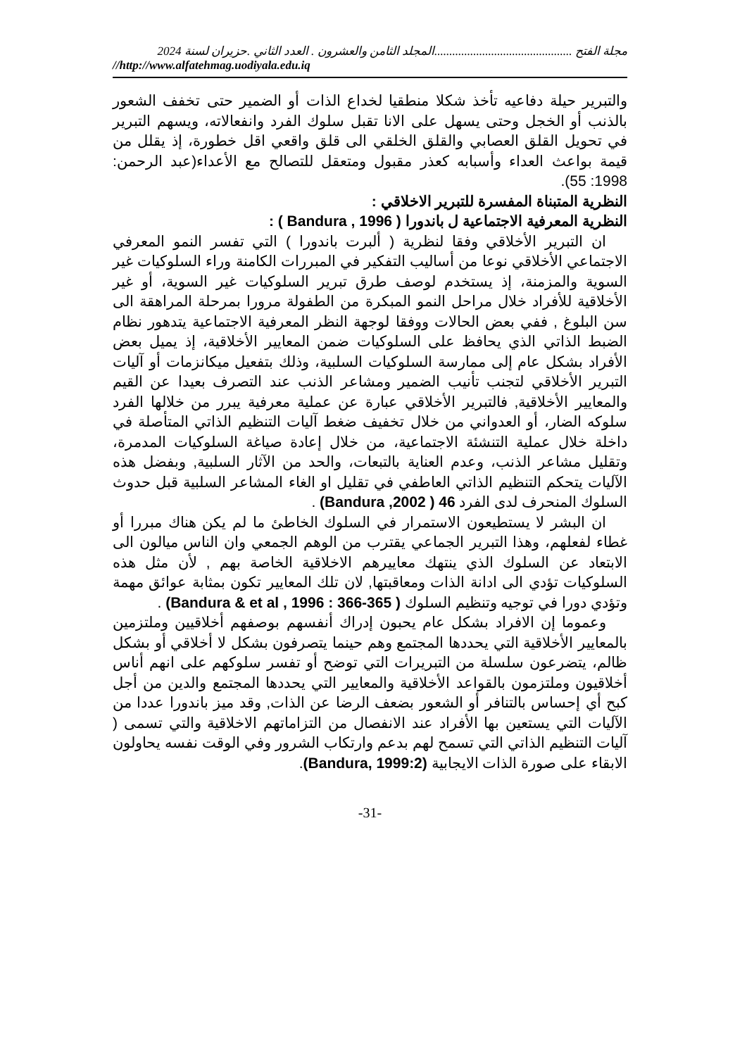مجلة الفتح ..............................................المجلد الثامن والعشرون . العدد الثاني .حزيران لسنة 2024
//http://www.alfatehmag.uodiyala.edu.iq
والتبرير حيلة دفاعيه تأخذ شكلا منطقيا لخداع الذات أو الضمير حتى تخفف الشعور بالذنب أو الخجل وحتى يسهل على الانا تقبل سلوك الفرد وانفعالاته، ويسهم التبرير في تحويل القلق العصابي والقلق الخلقي الى قلق واقعي اقل خطورة، إذ يقلل من قيمة بواعث العداء وأسبابه كعذر مقبول ومتعقل للتصالح مع الأعداء(عبد الرحمن: 1998: 55).
النظرية المتبناة المفسرة للتبرير الاخلاقي :
النظرية المعرفية الاجتماعية ل باندورا ( Bandura , 1996 ) :
ان التبرير الأخلاقي وفقا لنظرية ( ألبرت باندورا ) التي تفسر النمو المعرفي الاجتماعي الأخلاقي نوعا من أساليب التفكير في المبررات الكامنة وراء السلوكيات غير السوية والمزمنة، إذ يستخدم لوصف طرق تبرير السلوكيات غير السوية، أو غير الأخلاقية للأفراد خلال مراحل النمو المبكرة من الطفولة مرورا بمرحلة المراهقة الى سن البلوغ , ففي بعض الحالات ووفقا لوجهة النظر المعرفية الاجتماعية يتدهور نظام الضبط الذاتي الذي يحافظ على السلوكيات ضمن المعايير الأخلاقية، إذ يميل بعض الأفراد بشكل عام إلى ممارسة السلوكيات السلبية، وذلك بتفعيل ميكانزمات أو آليات التبرير الأخلاقي لتجنب تأنيب الضمير ومشاعر الذنب عند التصرف بعيدا عن القيم والمعايير الأخلاقية, فالتبرير الأخلاقي عبارة عن عملية معرفية يبرر من خلالها الفرد سلوكه الضار، أو العدواني من خلال تخفيف ضغط آليات التنظيم الذاتي المتأصلة في داخلة خلال عملية التنشئة الاجتماعية، من خلال إعادة صياغة السلوكيات المدمرة، وتقليل مشاعر الذنب، وعدم العناية بالتبعات، والحد من الآثار السلبية, وبفضل هذه الآليات يتحكم التنظيم الذاتي العاطفي في تقليل او الغاء المشاعر السلبية قبل حدوث السلوك المنحرف لدى الفرد 46 ( 2002, Bandura) .
ان البشر لا يستطيعون الاستمرار في السلوك الخاطئ ما لم يكن هناك مبررا أو غطاء لفعلهم، وهذا التبرير الجماعي يقترب من الوهم الجمعي وان الناس ميالون الى الابتعاد عن السلوك الذي ينتهك معاييرهم الاخلاقية الخاصة بهم , لأن مثل هذه السلوكيات تؤدي الى ادانة الذات ومعاقبتها, لان تلك المعايير تكون بمثابة عوائق مهمة وتؤدي دورا في توجيه وتنظيم السلوك ( 365-366 : Bandura & et al , 1996) .
وعموما إن الافراد بشكل عام يحبون إدراك أنفسهم بوصفهم أخلاقيين وملتزمين بالمعايير الأخلاقية التي يحددها المجتمع وهم حينما يتصرفون بشكل لا أخلاقي أو بشكل ظالم، يتضرعون سلسلة من التبريرات التي توضح أو تفسر سلوكهم على انهم أناس أخلاقيون وملتزمون بالقواعد الأخلاقية والمعايير التي يحددها المجتمع والدين من أجل كبح أي إحساس بالتنافر أو الشعور بضعف الرضا عن الذات, وقد ميز باندورا عددا من الآليات التي يستعين بها الأفراد عند الانفصال من التزاماتهم الاخلاقية والتي تسمى ( آليات التنظيم الذاتي التي تسمح لهم بدعم وارتكاب الشرور وفي الوقت نفسه يحاولون الابقاء على صورة الذات الايجابية (Bandura, 1999:2).
-31-